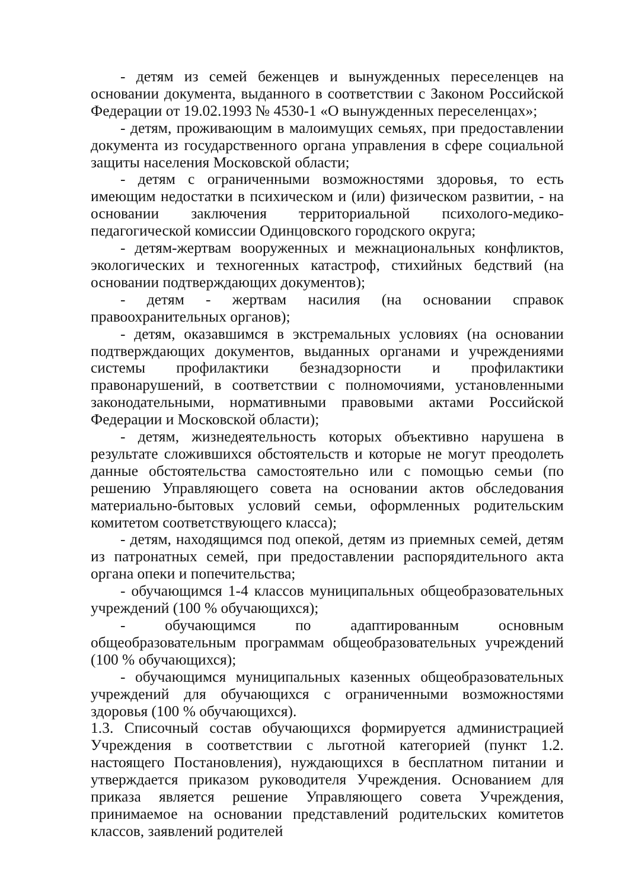- детям из семей беженцев и вынужденных переселенцев на основании документа, выданного в соответствии с Законом Российской Федерации от 19.02.1993 № 4530-1 «О вынужденных переселенцах»;
- детям, проживающим в малоимущих семьях, при предоставлении документа из государственного органа управления в сфере социальной защиты населения Московской области;
- детям с ограниченными возможностями здоровья, то есть имеющим недостатки в психическом и (или) физическом развитии, - на основании заключения территориальной психолого-медико-педагогической комиссии Одинцовского городского округа;
- детям-жертвам вооруженных и межнациональных конфликтов, экологических и техногенных катастроф, стихийных бедствий (на основании подтверждающих документов);
- детям - жертвам насилия (на основании справок правоохранительных органов);
- детям, оказавшимся в экстремальных условиях (на основании подтверждающих документов, выданных органами и учреждениями системы профилактики безнадзорности и профилактики правонарушений, в соответствии с полномочиями, установленными законодательными, нормативными правовыми актами Российской Федерации и Московской области);
- детям, жизнедеятельность которых объективно нарушена в результате сложившихся обстоятельств и которые не могут преодолеть данные обстоятельства самостоятельно или с помощью семьи (по решению Управляющего совета на основании актов обследования материально-бытовых условий семьи, оформленных родительским комитетом соответствующего класса);
- детям, находящимся под опекой, детям из приемных семей, детям из патронатных семей, при предоставлении распорядительного акта органа опеки и попечительства;
- обучающимся 1-4 классов муниципальных общеобразовательных учреждений (100 % обучающихся);
- обучающимся по адаптированным основным общеобразовательным программам общеобразовательных учреждений (100 % обучающихся);
- обучающимся муниципальных казенных общеобразовательных учреждений для обучающихся с ограниченными возможностями здоровья (100 % обучающихся).
1.3. Списочный состав обучающихся формируется администрацией Учреждения в соответствии с льготной категорией (пункт 1.2. настоящего Постановления), нуждающихся в бесплатном питании и утверждается приказом руководителя Учреждения. Основанием для приказа является решение Управляющего совета Учреждения, принимаемое на основании представлений родительских комитетов классов, заявлений родителей